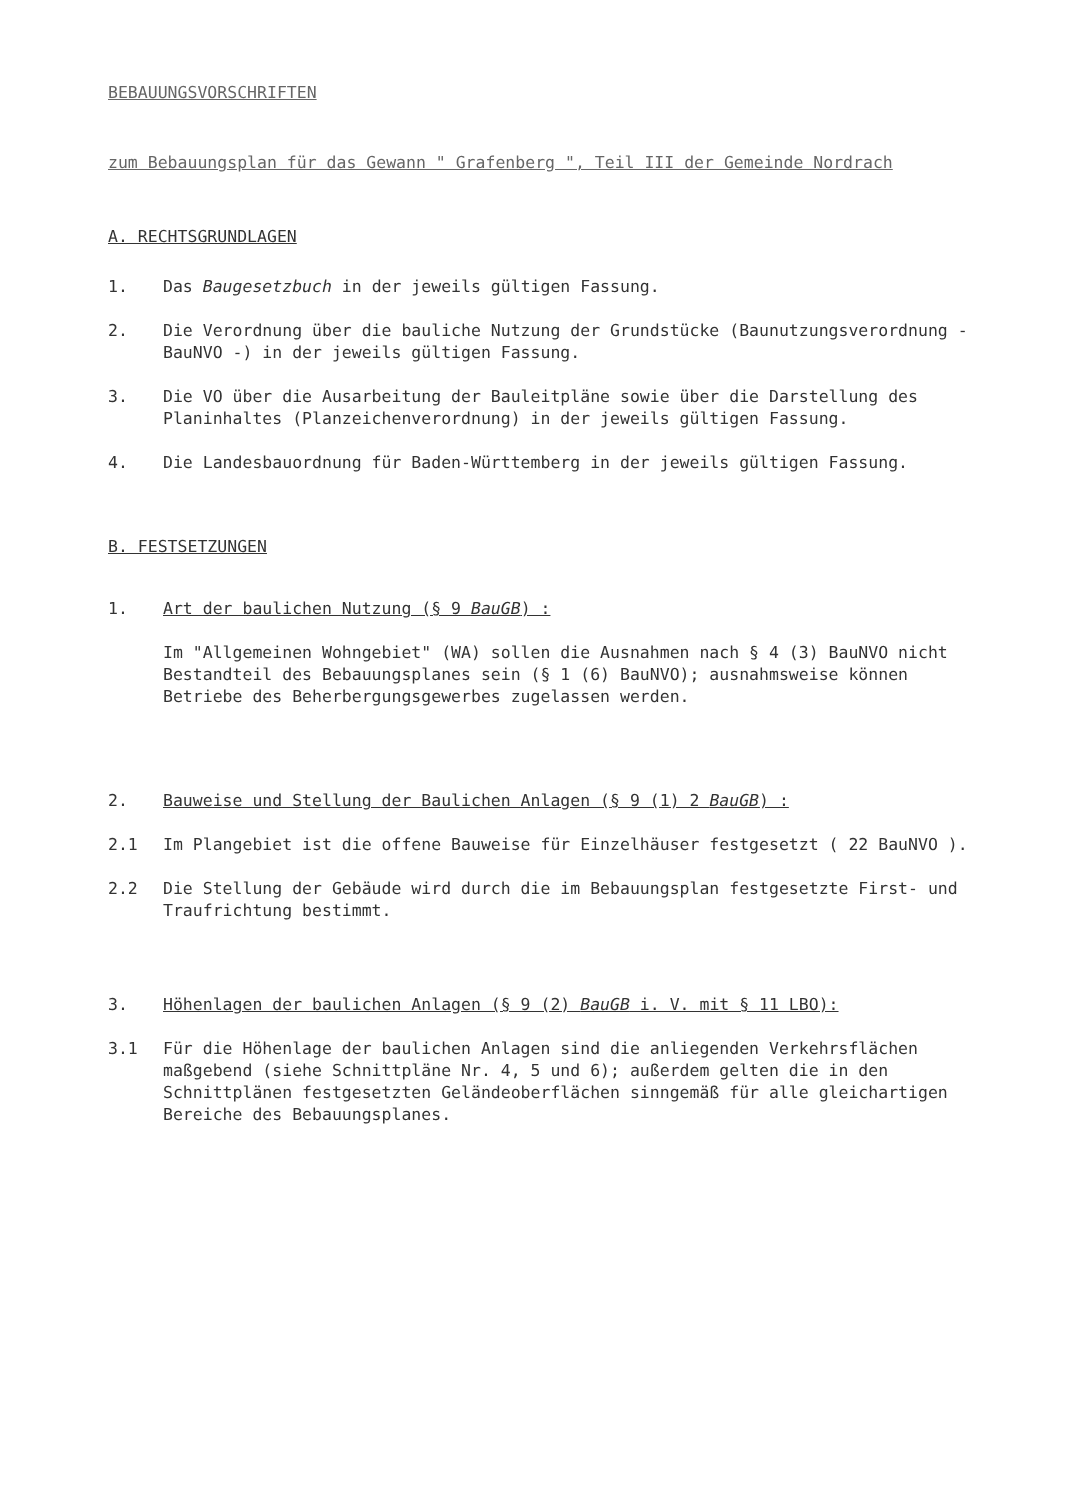BEBAUUNGSVORSCHRIFTEN
zum Bebauungsplan für das Gewann " Grafenberg ", Teil III der Gemeinde Nordrach
A. RECHTSGRUNDLAGEN
1. Das Baugesetzbuch in der jeweils gültigen Fassung.
2. Die Verordnung über die bauliche Nutzung der Grundstücke (Baunutzungsverordnung - BauNVO -) in der jeweils gültigen Fassung.
3. Die VO über die Ausarbeitung der Bauleitpläne sowie über die Darstellung des Planinhaltes (Planzeichenverordnung) in der jeweils gültigen Fassung.
4. Die Landesbauordnung für Baden-Württemberg in der jeweils gültigen Fassung.
B. FESTSETZUNGEN
1. Art der baulichen Nutzung (§ 9 BauGB) :
Im "Allgemeinen Wohngebiet" (WA) sollen die Ausnahmen nach § 4 (3) BauNVO nicht Bestandteil des Bebauungsplanes sein (§ 1 (6) BauNVO); ausnahmsweise können Betriebe des Beherbergungsgewerbes zugelassen werden.
2. Bauweise und Stellung der Baulichen Anlagen (§ 9 (1) 2 BauGB) :
2.1 Im Plangebiet ist die offene Bauweise für Einzelhäuser festgesetzt ( 22 BauNVO ).
2.2 Die Stellung der Gebäude wird durch die im Bebauungsplan festgesetzte First- und Traufrichtung bestimmt.
3. Höhenlagen der baulichen Anlagen (§ 9 (2) BauGB i. V. mit § 11 LBO):
3.1 Für die Höhenlage der baulichen Anlagen sind die anliegenden Verkehrsflächen maßgebend (siehe Schnittpläne Nr. 4, 5 und 6); außerdem gelten die in den Schnittplänen festgesetzten Geländeoberflächen sinngemäß für alle gleichartigen Bereiche des Bebauungsplanes.